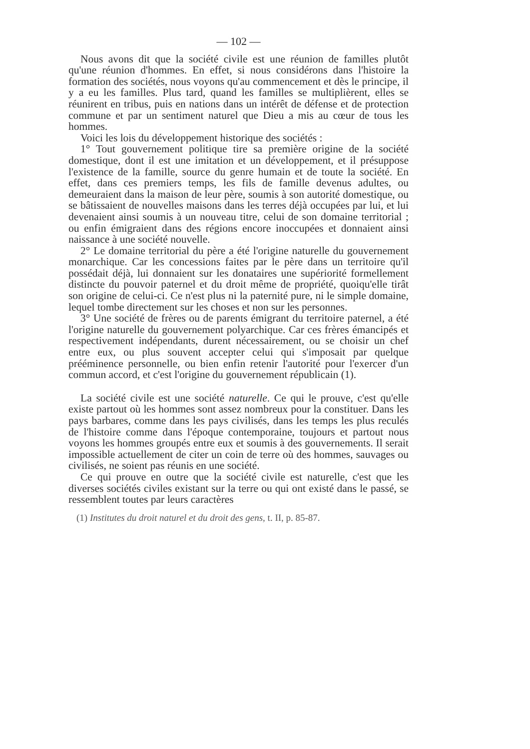— 102 —
Nous avons dit que la société civile est une réunion de familles plutôt qu'une réunion d'hommes. En effet, si nous considérons dans l'histoire la formation des sociétés, nous voyons qu'au commencement et dès le principe, il y a eu les familles. Plus tard, quand les familles se multiplièrent, elles se réunirent en tribus, puis en nations dans un intérêt de défense et de protection commune et par un sentiment naturel que Dieu a mis au cœur de tous les hommes.
Voici les lois du développement historique des sociétés :
1° Tout gouvernement politique tire sa première origine de la société domestique, dont il est une imitation et un développement, et il présuppose l'existence de la famille, source du genre humain et de toute la société. En effet, dans ces premiers temps, les fils de famille devenus adultes, ou demeuraient dans la maison de leur père, soumis à son autorité domestique, ou se bâtissaient de nouvelles maisons dans les terres déjà occupées par lui, et lui devenaient ainsi soumis à un nouveau titre, celui de son domaine territorial ; ou enfin émigraient dans des régions encore inoccupées et donnaient ainsi naissance à une société nouvelle.
2° Le domaine territorial du père a été l'origine naturelle du gouvernement monarchique. Car les concessions faites par le père dans un territoire qu'il possédait déjà, lui donnaient sur les donataires une supériorité formellement distincte du pouvoir paternel et du droit même de propriété, quoiqu'elle tirât son origine de celui-ci. Ce n'est plus ni la paternité pure, ni le simple domaine, lequel tombe directement sur les choses et non sur les personnes.
3° Une société de frères ou de parents émigrant du territoire paternel, a été l'origine naturelle du gouvernement polyarchique. Car ces frères émancipés et respectivement indépendants, durent nécessairement, ou se choisir un chef entre eux, ou plus souvent accepter celui qui s'imposait par quelque prééminence personnelle, ou bien enfin retenir l'autorité pour l'exercer d'un commun accord, et c'est l'origine du gouvernement républicain (1).
La société civile est une société naturelle. Ce qui le prouve, c'est qu'elle existe partout où les hommes sont assez nombreux pour la constituer. Dans les pays barbares, comme dans les pays civilisés, dans les temps les plus reculés de l'histoire comme dans l'époque contemporaine, toujours et partout nous voyons les hommes groupés entre eux et soumis à des gouvernements. Il serait impossible actuellement de citer un coin de terre où des hommes, sauvages ou civilisés, ne soient pas réunis en une société.
Ce qui prouve en outre que la société civile est naturelle, c'est que les diverses sociétés civiles existant sur la terre ou qui ont existé dans le passé, se ressemblent toutes par leurs caractères
(1) Institutes du droit naturel et du droit des gens, t. II, p. 85-87.